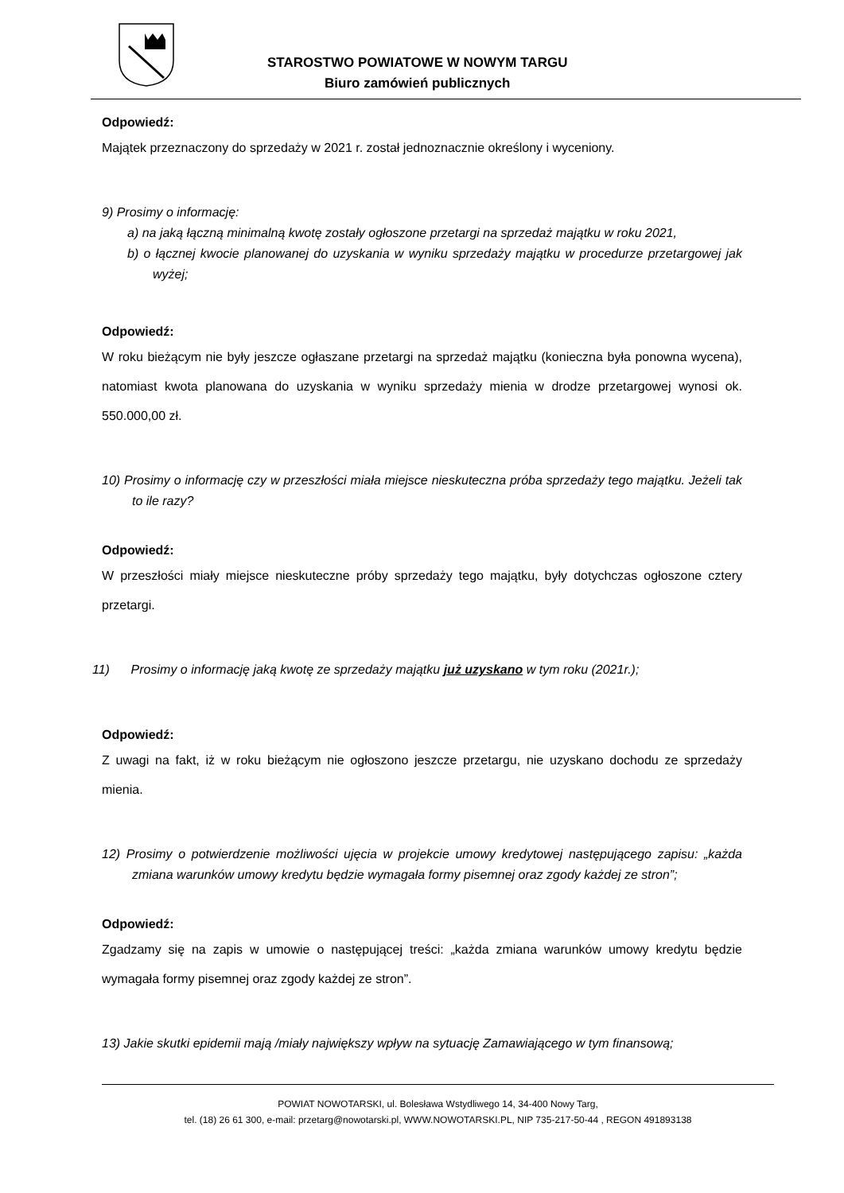STAROSTWO POWIATOWE W NOWYM TARGU
Biuro zamówień publicznych
Odpowiedź:
Majątek przeznaczony do sprzedaży w 2021 r. został jednoznacznie określony i wyceniony.
9) Prosimy o informację:
a) na jaką łączną minimalną kwotę zostały ogłoszone przetargi na sprzedaż majątku w roku 2021,
b) o łącznej kwocie planowanej do uzyskania w wyniku sprzedaży majątku w procedurze przetargowej jak wyżej;
Odpowiedź:
W roku bieżącym nie były jeszcze ogłaszane przetargi na sprzedaż majątku (konieczna była ponowna wycena), natomiast kwota planowana do uzyskania w wyniku sprzedaży mienia w drodze przetargowej wynosi ok. 550.000,00 zł.
10) Prosimy o informację czy w przeszłości miała miejsce nieskuteczna próba sprzedaży tego majątku. Jeżeli tak to ile razy?
Odpowiedź:
W przeszłości miały miejsce nieskuteczne próby sprzedaży tego majątku, były dotychczas ogłoszone cztery przetargi.
11) Prosimy o informację jaką kwotę ze sprzedaży majątku już uzyskano w tym roku (2021r.);
Odpowiedź:
Z uwagi na fakt, iż w roku bieżącym nie ogłoszono jeszcze przetargu, nie uzyskano dochodu ze sprzedaży mienia.
12) Prosimy o potwierdzenie możliwości ujęcia w projekcie umowy kredytowej następującego zapisu: „każda zmiana warunków umowy kredytu będzie wymagała formy pisemnej oraz zgody każdej ze stron”;
Odpowiedź:
Zgadzamy się na zapis w umowie o następującej treści: „każda zmiana warunków umowy kredytu będzie wymagała formy pisemnej oraz zgody każdej ze stron”.
13) Jakie skutki epidemii mają /miały największy wpływ na sytuację Zamawiającego w tym finansową;
POWIAT NOWOTARSKI, ul. Bolesława Wstydliwego 14, 34-400 Nowy Targ,
tel. (18) 26 61 300, e-mail: przetarg@nowotarski.pl, WWW.NOWOTARSKI.PL, NIP 735-217-50-44 , REGON 491893138